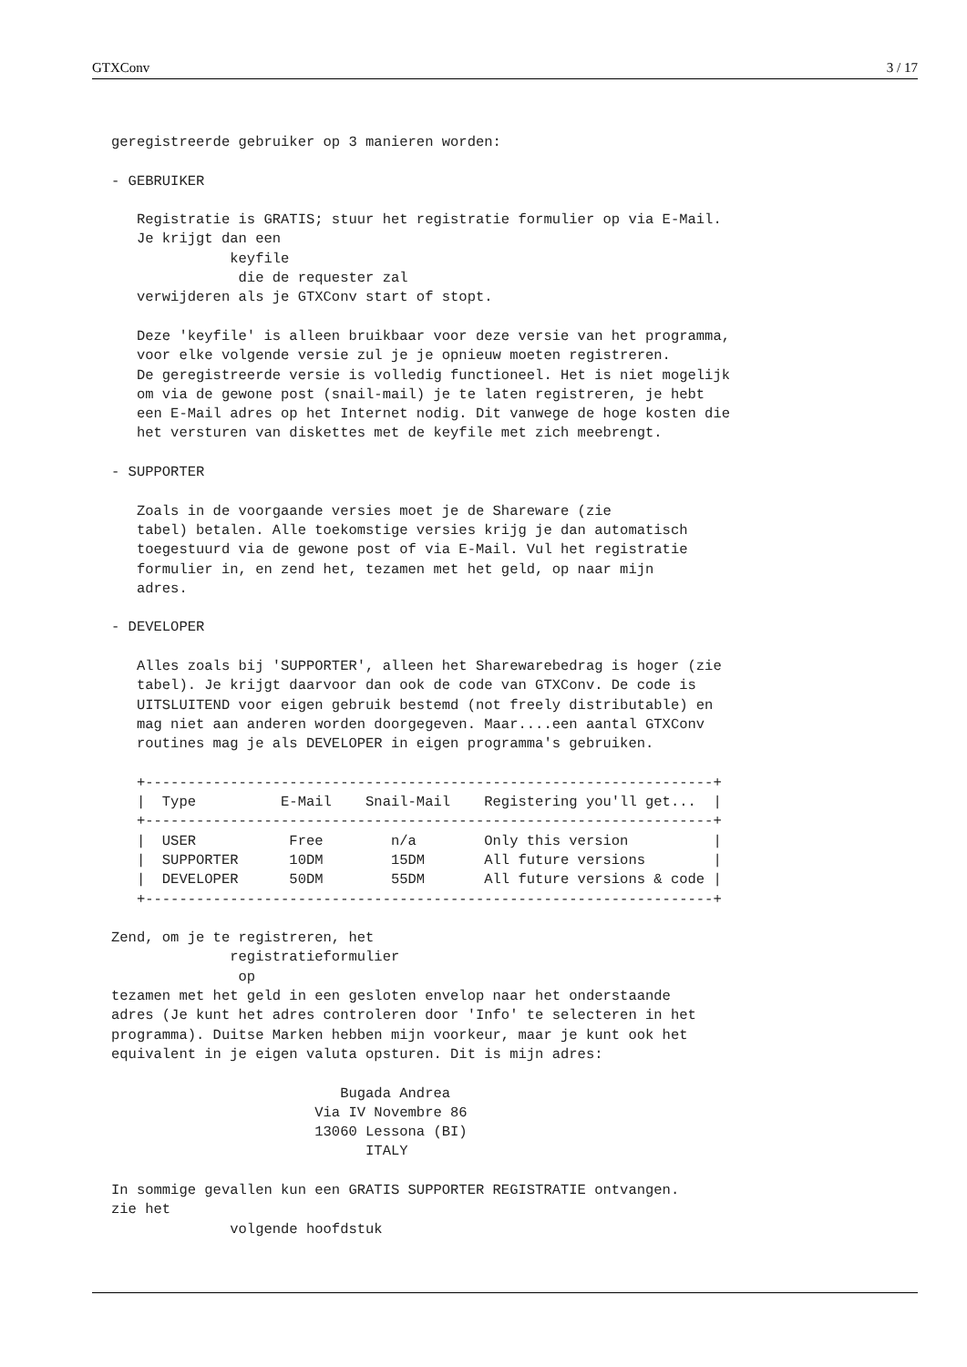GTXConv 3 / 17
geregistreerde gebruiker op 3 manieren worden:

- GEBRUIKER

   Registratie is GRATIS; stuur het registratie formulier op via E-Mail.
   Je krijgt dan een
              keyfile
               die de requester zal
   verwijderen als je GTXConv start of stopt.

   Deze 'keyfile' is alleen bruikbaar voor deze versie van het programma,
   voor elke volgende versie zul je je opnieuw moeten registreren.
   De geregistreerde versie is volledig functioneel. Het is niet mogelijk
   om via de gewone post (snail-mail) je te laten registreren, je hebt
   een E-Mail adres op het Internet nodig. Dit vanwege de hoge kosten die
   het versturen van diskettes met de keyfile met zich meebrengt.

- SUPPORTER

   Zoals in de voorgaande versies moet je de Shareware (zie
   tabel) betalen. Alle toekomstige versies krijg je dan automatisch
   toegestuurd via de gewone post of via E-Mail. Vul het registratie
   formulier in, en zend het, tezamen met het geld, op naar mijn
   adres.

- DEVELOPER

   Alles zoals bij 'SUPPORTER', alleen het Sharewarebedrag is hoger (zie
   tabel). Je krijgt daarvoor dan ook de code van GTXConv. De code is
   UITSLUITEND voor eigen gebruik bestemd (not freely distributable) en
   mag niet aan anderen worden doorgegeven. Maar....een aantal GTXConv
   routines mag je als DEVELOPER in eigen programma's gebruiken.

   +-------------------------------------------------------------------+
   |  Type          E-Mail    Snail-Mail    Registering you'll get...  |
   +-------------------------------------------------------------------+
   |  USER           Free        n/a        Only this version          |
   |  SUPPORTER      10DM        15DM       All future versions        |
   |  DEVELOPER      50DM        55DM       All future versions & code |
   +-------------------------------------------------------------------+

Zend, om je te registreren, het
              registratieformulier
               op
tezamen met het geld in een gesloten envelop naar het onderstaande
adres (Je kunt het adres controleren door 'Info' te selecteren in het
programma). Duitse Marken hebben mijn voorkeur, maar je kunt ook het
equivalent in je eigen valuta opsturen. Dit is mijn adres:

                           Bugada Andrea
                        Via IV Novembre 86
                        13060 Lessona (BI)
                              ITALY

In sommige gevallen kun een GRATIS SUPPORTER REGISTRATIE ontvangen.
zie het
              volgende hoofdstuk